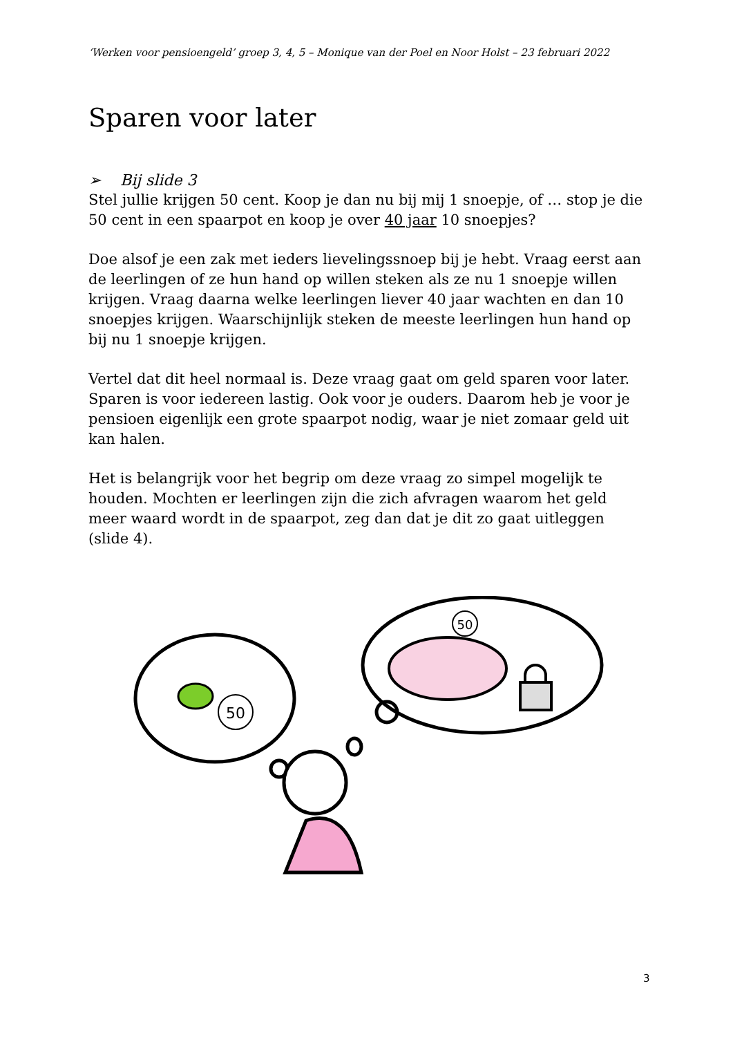‘Werken voor pensioengeld’ groep 3, 4, 5 – Monique van der Poel en Noor Holst – 23 februari 2022
Sparen voor later
➢ Bij slide 3
Stel jullie krijgen 50 cent. Koop je dan nu bij mij 1 snoepje, of … stop je die 50 cent in een spaarpot en koop je over 40 jaar 10 snoepjes?
Doe alsof je een zak met ieders lievelingssnoep bij je hebt. Vraag eerst aan de leerlingen of ze hun hand op willen steken als ze nu 1 snoepje willen krijgen. Vraag daarna welke leerlingen liever 40 jaar wachten en dan 10 snoepjes krijgen. Waarschijnlijk steken de meeste leerlingen hun hand op bij nu 1 snoepje krijgen.
Vertel dat dit heel normaal is. Deze vraag gaat om geld sparen voor later. Sparen is voor iedereen lastig. Ook voor je ouders. Daarom heb je voor je pensioen eigenlijk een grote spaarpot nodig, waar je niet zomaar geld uit kan halen.
Het is belangrijk voor het begrip om deze vraag zo simpel mogelijk te houden. Mochten er leerlingen zijn die zich afvragen waarom het geld meer waard wordt in de spaarpot, zeg dan dat je dit zo gaat uitleggen (slide 4).
50
50
3